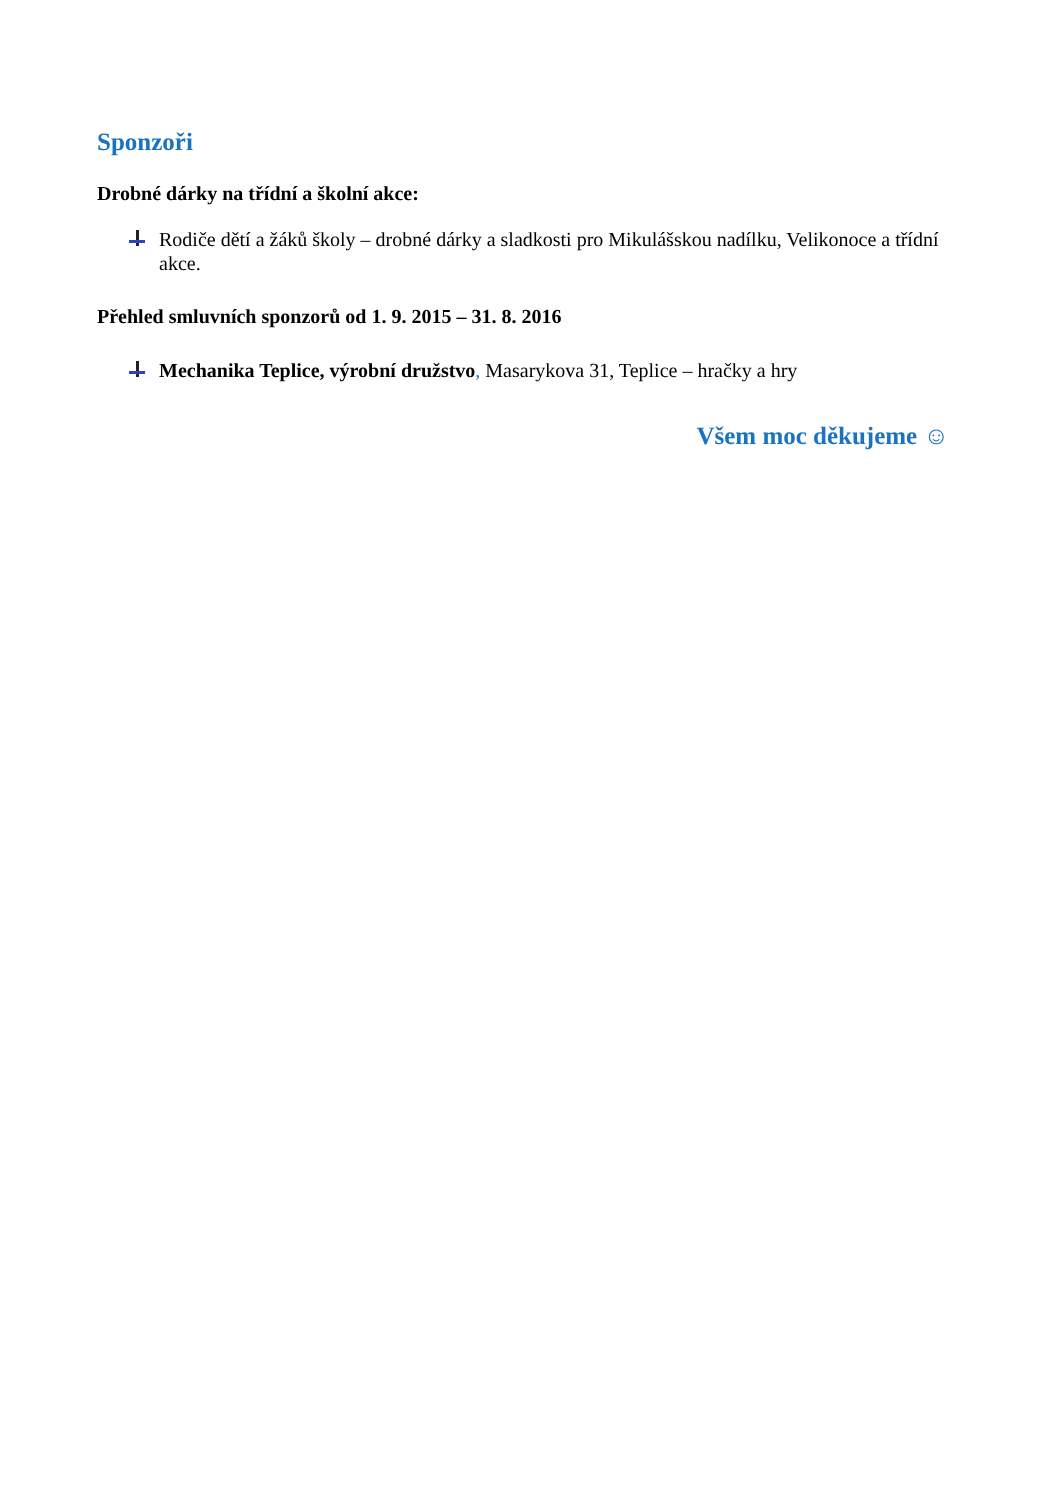Sponzoři
Drobné dárky na třídní a školní akce:
Rodiče dětí a žáků školy – drobné dárky a sladkosti pro Mikulášskou nadílku, Velikonoce a třídní akce.
Přehled smluvních sponzorů od 1. 9. 2015 – 31. 8. 2016
Mechanika Teplice, výrobní družstvo, Masarykova 31, Teplice – hračky a hry
Všem moc děkujeme ☺